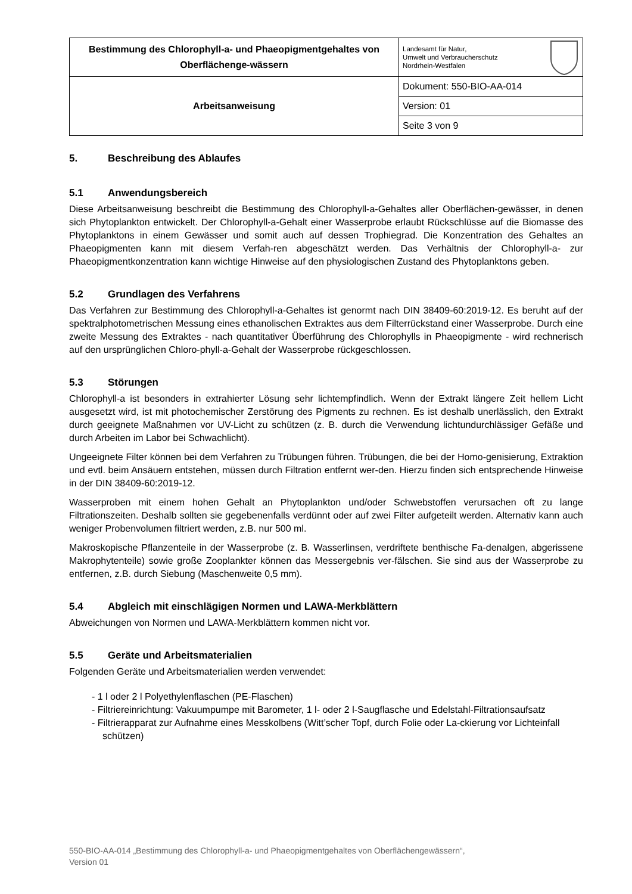| Bestimmung des Chlorophyll-a- und Phaeopigmentgehaltes von Oberflächenge-wässern | Landesamt für Natur, Umwelt und Verbraucherschutz Nordrhein-Westfalen |
| Arbeitsanweisung | Dokument: 550-BIO-AA-014 |
| | Version: 01 |
| | Seite 3 von 9 |
5. Beschreibung des Ablaufes
5.1 Anwendungsbereich
Diese Arbeitsanweisung beschreibt die Bestimmung des Chlorophyll-a-Gehaltes aller Oberflächen-gewässer, in denen sich Phytoplankton entwickelt. Der Chlorophyll-a-Gehalt einer Wasserprobe erlaubt Rückschlüsse auf die Biomasse des Phytoplanktons in einem Gewässer und somit auch auf dessen Trophiegrad. Die Konzentration des Gehaltes an Phaeopigmenten kann mit diesem Verfah-ren abgeschätzt werden. Das Verhältnis der Chlorophyll-a- zur Phaeopigmentkonzentration kann wichtige Hinweise auf den physiologischen Zustand des Phytoplanktons geben.
5.2 Grundlagen des Verfahrens
Das Verfahren zur Bestimmung des Chlorophyll-a-Gehaltes ist genormt nach DIN 38409-60:2019-12. Es beruht auf der spektralphotometrischen Messung eines ethanolischen Extraktes aus dem Filterrückstand einer Wasserprobe. Durch eine zweite Messung des Extraktes - nach quantitativer Überführung des Chlorophylls in Phaeopigmente - wird rechnerisch auf den ursprünglichen Chloro-phyll-a-Gehalt der Wasserprobe rückgeschlossen.
5.3 Störungen
Chlorophyll-a ist besonders in extrahierter Lösung sehr lichtempfindlich. Wenn der Extrakt längere Zeit hellem Licht ausgesetzt wird, ist mit photochemischer Zerstörung des Pigments zu rechnen. Es ist deshalb unerlässlich, den Extrakt durch geeignete Maßnahmen vor UV-Licht zu schützen (z. B. durch die Verwendung lichtundurchlässiger Gefäße und durch Arbeiten im Labor bei Schwachlicht).
Ungeeignete Filter können bei dem Verfahren zu Trübungen führen. Trübungen, die bei der Homo-genisierung, Extraktion und evtl. beim Ansäuern entstehen, müssen durch Filtration entfernt wer-den. Hierzu finden sich entsprechende Hinweise in der DIN 38409-60:2019-12.
Wasserproben mit einem hohen Gehalt an Phytoplankton und/oder Schwebstoffen verursachen oft zu lange Filtrationszeiten. Deshalb sollten sie gegebenenfalls verdünnt oder auf zwei Filter aufgeteilt werden. Alternativ kann auch weniger Probenvolumen filtriert werden, z.B. nur 500 ml.
Makroskopische Pflanzenteile in der Wasserprobe (z. B. Wasserlinsen, verdriftete benthische Fa-denalgen, abgerissene Makrophytenteile) sowie große Zooplankter können das Messergebnis ver-fälschen. Sie sind aus der Wasserprobe zu entfernen, z.B. durch Siebung (Maschenweite 0,5 mm).
5.4 Abgleich mit einschlägigen Normen und LAWA-Merkblättern
Abweichungen von Normen und LAWA-Merkblättern kommen nicht vor.
5.5 Geräte und Arbeitsmaterialien
Folgenden Geräte und Arbeitsmaterialien werden verwendet:
- 1 l oder 2 l Polyethylenflaschen (PE-Flaschen)
- Filtriereinrichtung: Vakuumpumpe mit Barometer, 1 l- oder 2 l-Saugflasche und Edelstahl-Filtrationsaufsatz
- Filtrierapparat zur Aufnahme eines Messkolbens (Witt’scher Topf, durch Folie oder La-ckierung vor Lichteinfall schützen)
550-BIO-AA-014 „Bestimmung des Chlorophyll-a- und Phaeopigmentgehaltes von Oberflächengewässern“,
Version 01